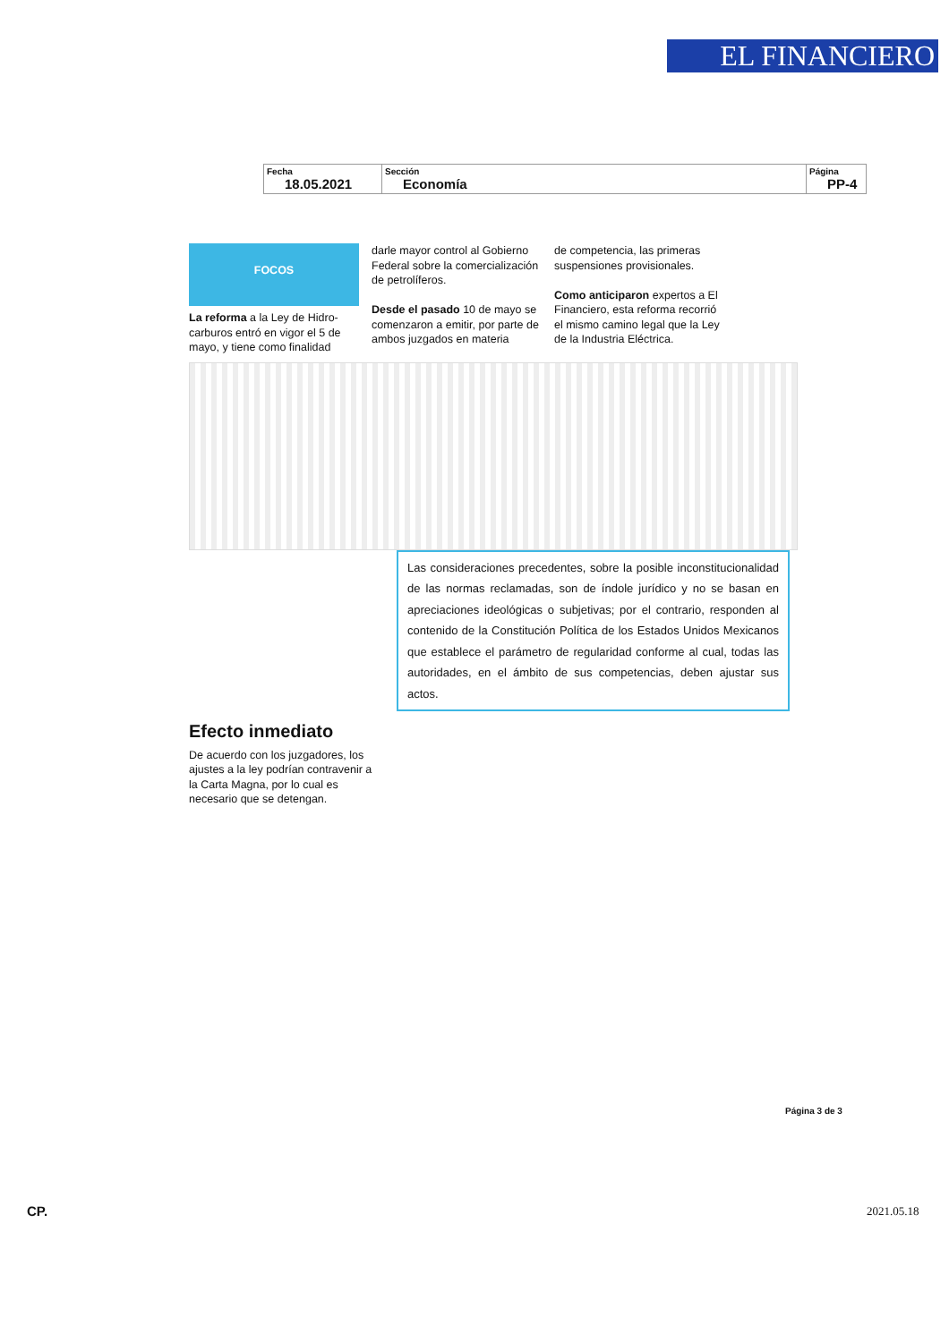EL FINANCIERO
| Fecha 18.05.2021 | Sección Economía | Página PP-4 |
FOCOS
La reforma a la Ley de Hidro-carburos entró en vigor el 5 de mayo, y tiene como finalidad
darle mayor control al Gobierno Federal sobre la comercialización de petrolíferos.
Desde el pasado 10 de mayo se comenzaron a emitir, por parte de ambos juzgados en materia
de competencia, las primeras suspensiones provisionales.
Como anticiparon expertos a El Financiero, esta reforma recorrió el mismo camino legal que la Ley de la Industria Eléctrica.
Las consideraciones precedentes, sobre la posible inconstitucionalidad de las normas reclamadas, son de índole jurídico y no se basan en apreciaciones ideológicas o subjetivas; por el contrario, responden al contenido de la Constitución Política de los Estados Unidos Mexicanos que establece el parámetro de regularidad conforme al cual, todas las autoridades, en el ámbito de sus competencias, deben ajustar sus actos.
Efecto inmediato
De acuerdo con los juzgadores, los ajustes a la ley podrían contravenir a la Carta Magna, por lo cual es necesario que se detengan.
Página 3 de 3
CP. 2021.05.18